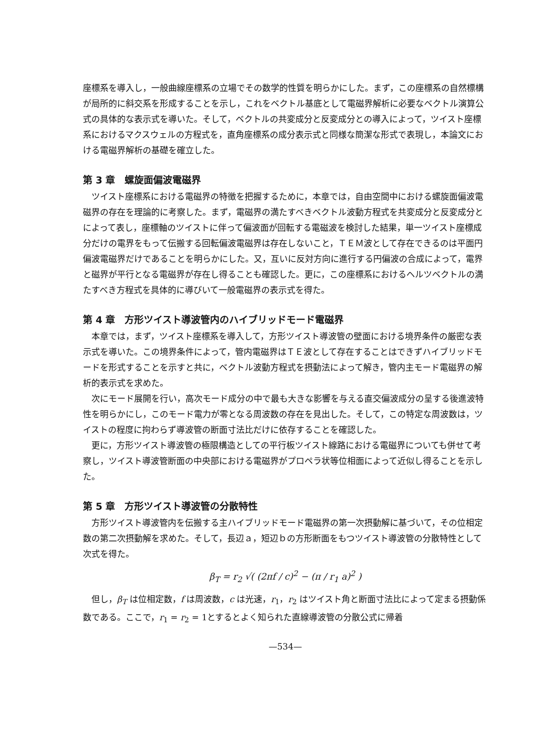座標系を導入し，一般曲線座標系の立場でその数学的性質を明らかにした。まず，この座標系の自然標構が局所的に斜交系を形成することを示し，これをベクトル基底として電磁界解析に必要なベクトル演算公式の具体的な表示式を導いた。そして，ベクトルの共変成分と反変成分との導入によって，ツイスト座標系におけるマクスウェルの方程式を，直角座標系の成分表示式と同様な簡潔な形式で表現し，本論文における電磁界解析の基礎を確立した。
第 3 章　螺旋面偏波電磁界
ツイスト座標系における電磁界の特徴を把握するために，本章では，自由空間中における螺旋面偏波電磁界の存在を理論的に考察した。まず，電磁界の満たすべきベクトル波動方程式を共変成分と反変成分とによって表し，座標軸のツイストに伴って偏波面が回転する電磁波を検討した結果，単一ツイスト座標成分だけの電界をもって伝搬する回転偏波電磁界は存在しないこと，ＴＥＭ波として存在できるのは平面円偏波電磁界だけであることを明らかにした。又，互いに反対方向に進行する円偏波の合成によって，電界と磁界が平行となる電磁界が存在し得ることも確認した。更に，この座標系におけるヘルツベクトルの満たすべき方程式を具体的に導びいて一般電磁界の表示式を得た。
第 4 章　方形ツイスト導波管内のハイブリッドモード電磁界
本章では，まず，ツイスト座標系を導入して，方形ツイスト導波管の壁面における境界条件の厳密な表示式を導いた。この境界条件によって，管内電磁界はＴＥ波として存在することはできずハイブリッドモードを形式することを示すと共に，ベクトル波動方程式を摂動法によって解き，管内主モード電磁界の解析的表示式を求めた。
次にモード展開を行い，高次モード成分の中で最も大きな影響を与える直交偏波成分の呈する後進波特性を明らかにし，このモード電力が零となる周波数の存在を見出した。そして，この特定な周波数は，ツイストの程度に拘わらず導波管の断面寸法比だけに依存することを確認した。
更に，方形ツイスト導波管の極限構造としての平行板ツイスト線路における電磁界についても併せて考察し，ツイスト導波管断面の中央部における電磁界がプロペラ状等位相面によって近似し得ることを示した。
第 5 章　方形ツイスト導波管の分散特性
方形ツイスト導波管内を伝搬する主ハイブリッドモード電磁界の第一次摂動解に基づいて，その位相定数の第二次摂動解を求めた。そして，長辺ａ，短辺ｂの方形断面をもつツイスト導波管の分散特性として次式を得た。
β<sub>T</sub> = r<sub>2</sub> √( (2πf / c)<sup>2</sup> − (π / r<sub>1</sub> a)<sup>2</sup> )
但し，β<sub>T</sub> は位相定数，f は周波数，c は光速，r<sub>1</sub>，r<sub>2</sub> はツイスト角と断面寸法比によって定まる摂動係数である。ここで，r<sub>1</sub> = r<sub>2</sub> = 1とするとよく知られた直線導波管の分散公式に帰着
—534—